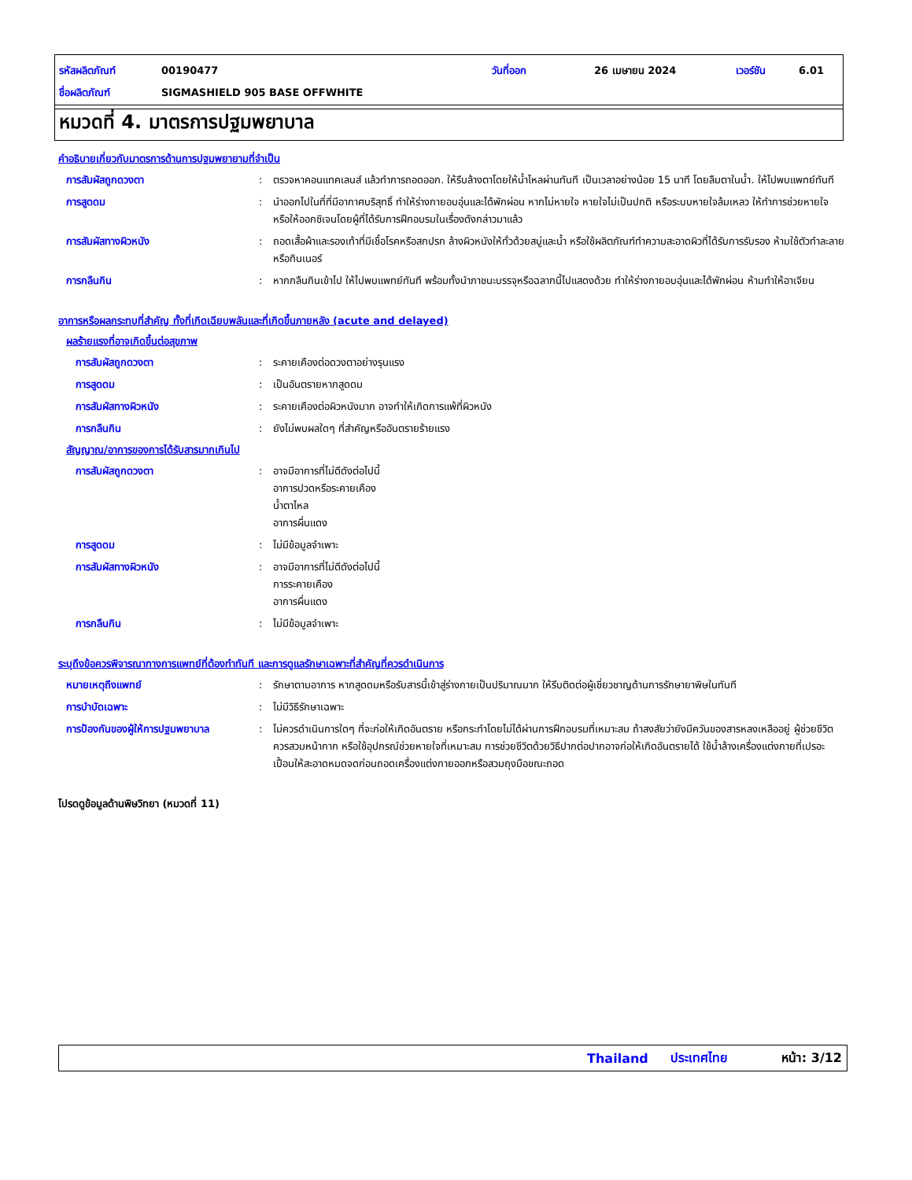รหัสผลิตภัณฑ์ 00190477 วันที่ออก 26 เมษายน 2024 เวอร์ชัน 6.01
ชื่อผลิตภัณฑ์ SIGMASHIELD 905 BASE OFFWHITE
หมวดที่ 4. มาตรการปฐมพยาบาล
คำอธิบายเกี่ยวกับมาตรการด้านการปฐมพยายามที่จำเป็น
การสัมผัสถูกดวงตา : ตรวจหาคอนแทคเลนส์ แล้วทำการถอดออก. ให้รีบล้างตาโดยให้น้ำไหลผ่านทันที เป็นเวลาอย่างน้อย 15 นาที โดยลืมตาในน้ำ. ให้ไปพบแพทย์ทันที
การสูดดม : นำออกไปในที่ที่มีอากาศบริสุทธิ์ ทำให้ร่างกายอบอุ่นและได้พักผ่อน หากไม่หายใจ หายใจไม่เป็นปกติ หรือระบบหายใจล้มเหลว ให้ทำการช่วยหายใจ หรือให้ออกซิเจนโดยผู้ที่ได้รับการฝึกอบรมในเรื่องดังกล่าวมาแล้ว
การสัมผัสทางผิวหนัง : ถอดเสื้อผ้าและรองเท้าที่มีเชื้อโรคหรือสกปรก ล้างผิวหนังให้ทั่วด้วยสบู่และน้ำ หรือใช้ผลิตภัณฑ์ทำความสะอาดผิวที่ได้รับการรับรอง ห้ามใช้ตัวทำละลายหรือทินเนอร์
การกลืนกิน : หากกลืนกินเข้าไป ให้ไปพบแพทย์ทันที พร้อมทั้งนำภาชนะบรรจุหรือฉลากนี้ไปแสดงด้วย ทำให้ร่างกายอบอุ่นและได้พักผ่อน ห้ามทำให้อาเจียน
อาการหรือผลกระทบที่สำคัญ ทั้งที่เกิดเฉียบพลันและที่เกิดขึ้นภายหลัง (acute and delayed)
ผลร้ายแรงที่อาจเกิดขึ้นต่อสุขภาพ
การสัมผัสถูกดวงตา : ระคายเคืองต่อดวงตาอย่างรุนแรง
การสูดดม : เป็นอันตรายหากสูดดม
การสัมผัสทางผิวหนัง : ระคายเคืองต่อผิวหนังมาก อาจทำให้เกิดการแพ้ที่ผิวหนัง
การกลืนกิน : ยังไม่พบผลใดๆ ที่สำคัญหรืออันตรายร้ายแรง
สัญญาณ/อาการของการได้รับสารมากเกินไป
การสัมผัสถูกดวงตา : อาจมีอาการที่ไม่ดีดังต่อไปนี้
อาการปวดหรือระคายเคือง
น้ำตาไหล
อาการผื่นแดง
การสูดดม : ไม่มีข้อมูลจำเพาะ
การสัมผัสทางผิวหนัง : อาจมีอาการที่ไม่ดีดังต่อไปนี้
การระคายเคือง
อาการผื่นแดง
การกลืนกิน : ไม่มีข้อมูลจำเพาะ
ระบุถึงข้อควรพิจารณาทางการแพทย์ที่ต้องทำทันที และการดูแลรักษาเฉพาะที่สำคัญที่ควรดำเนินการ
หมายเหตุถึงแพทย์ : รักษาตามอาการ หากสูดดมหรือรับสารนี้เข้าสู่ร่างกายเป็นปริมาณมาก ให้รีบติดต่อผู้เชี่ยวชาญด้านการรักษายาพิษในทันที
การบำบัดเฉพาะ : ไม่มีวิธีรักษาเฉพาะ
การป้องกันของผู้ให้การปฐมพยาบาล : ไม่ควรดำเนินการใดๆ ที่จะก่อให้เกิดอันตราย หรือกระทำโดยไม่ได้ผ่านการฝึกอบรมที่เหมาะสม ถ้าสงสัยว่ายังมีควันของสารหลงเหลืออยู่ ผู้ช่วยชีวิตควรสวมหน้ากาก หรือใช้อุปกรณ์ช่วยหายใจที่เหมาะสม การช่วยชีวิตด้วยวิธีปากต่อปากอาจก่อให้เกิดอันตรายได้ ใช้น้ำล้างเครื่องแต่งกายที่เปรอะเปื้อนให้สะอาดหมดจดก่อนถอดเครื่องแต่งกายออกหรือสวมถุงมือขณะถอด
โปรดดูข้อมูลด้านพิษวิทยา (หมวดที่ 11)
Thailand ประเทศไทย หน้า: 3/12